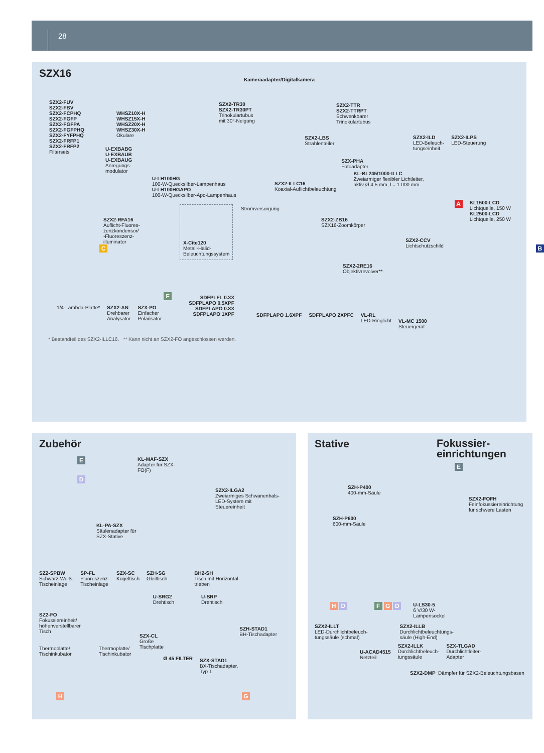28
SZX16
Kameraadapter/Digitalkamera
SZX2-FUV
SZX2-FBV
SZX2-FCPHQ
SZX2-FGFP
SZX2-FGFPA
SZX2-FGFPHQ
SZX2-FYFPHQ
SZX2-FRFP1
SZX2-FRFP2
Filtersets
WHSZ10X-H
WHSZ15X-H
WHSZ20X-H
WHSZ30X-H
Okulare
SZX2-TR30
SZX2-TR30PT
Trinokulartubus
mit 30°-Neigung
SZX2-TTR
SZX2-TTRPT
Schwenkbarer
Trinokulartubus
SZX2-ILD
LED-Beleuch-
tungseinheit
SZX2-ILPS
LED-Steuerung
U-EXBABG
U-EXBAUB
U-EXBAUG
Anregungs-
modulator
SZX2-LBS
Strahlenteiler
SZX-PHA
Fotoadapter
U-LH100HG
100-W-Quecksilber-Lampenhaus
U-LH100HGAPO
100-W-Quecksilber-Apo-Lampenhaus
SZX2-ILLC16
Koaxial-Auflichtbeleuchtung
KL-BL245/1000-ILLC
Zweiarmiger flexibler Lichtleiter,
aktiv Ø 4,5 mm, l = 1.000 mm
Stromversorgung
A
KL1500-LCD
Lichtquelle, 150 W
KL2500-LCD
Lichtquelle, 250 W
SZX2-RFA16
Auflicht-Fluores-
zenzkondensor/
-Fluoreszenz-
illuminator
SZX2-ZB16
SZX16-Zoomkörper
C
X-Cite120
Metall-Halid-
Beleuchtungssystem
SZX2-CCV
Lichtschutzschild
B
SZX2-2RE16
Objektivrevolver**
1/4-Lambda-Platte* SZX2-AN
Drehbarer
Analysator
SZX-PO
Einfacher
Polarisator
F
SDFPLFL 0.3X
SDFPLAPO 0.5XPF
SDFPLAPO 0.8X
SDFPLAPO 1XPF
SDFPLAPO 1.6XPF SDFPLAPO 2XPFC VL-RL
LED-Ringlicht
VL-MC 1500
Steuergerät
* Bestandteil des SZX2-ILLC16. ** Kann nicht an SZX2-FO angeschlossen werden.
Zubehör
E
D
KL-MAF-SZX
Adapter für SZX-FO(F)
SZX2-ILGA2
Zweiarmiges Schwanenhals-
LED-System mit Steuereinheit
KL-PA-SZX
Säulenadapter für
SZX-Stative
SZ2-SPBW
Schwarz-Weiß-
Tischeinlage
SP-FL
Fluoreszenz-
Tischeinlage
SZX-SC
Kugeltisch
SZH-SG
Gleittisch
BH2-SH
Tisch mit Horizontal-
trieben
SZ2-FO
Fokussiereinheit/
höhenverstellbarer
Tisch
U-SRG2
Drehtisch
U-SRP
Drehtisch
SZH-STAD1
BH-Tischadapter
SZX-CL
Große
Tischplatte
Thermoplatte/
Tischinkubator
Thermoplatte/
Tischinkubator
Ø 45 FILTER
SZX-STAD1
BX-Tischadapter,
Typ 1
H G
Stative
SZH-P400
400-mm-Säule
SZH-P600
600-mm-Säule
H D F G D
U-LS30-5
6 V/30 W-
Lampensockel
SZX2-ILLT
LED-Durchlichtbeleuch-
tungssäule (schmal)
SZX2-ILLB
Durchlichtbeleuchtungs-
säule (High-End)
U-ACAD4515
Netzteil
SZX2-ILLK
Durchlichtbeleuch-
tungssäule
SZX-TLGAD
Durchlichtleiter-
Adapter
SZX2-DMP Dämpfer für SZX2-Beleuchtungsbasen
Fokussier-
einrichtungen
E
SZX2-FOFH
Feinfokussiereinrichtung
für schwere Lasten